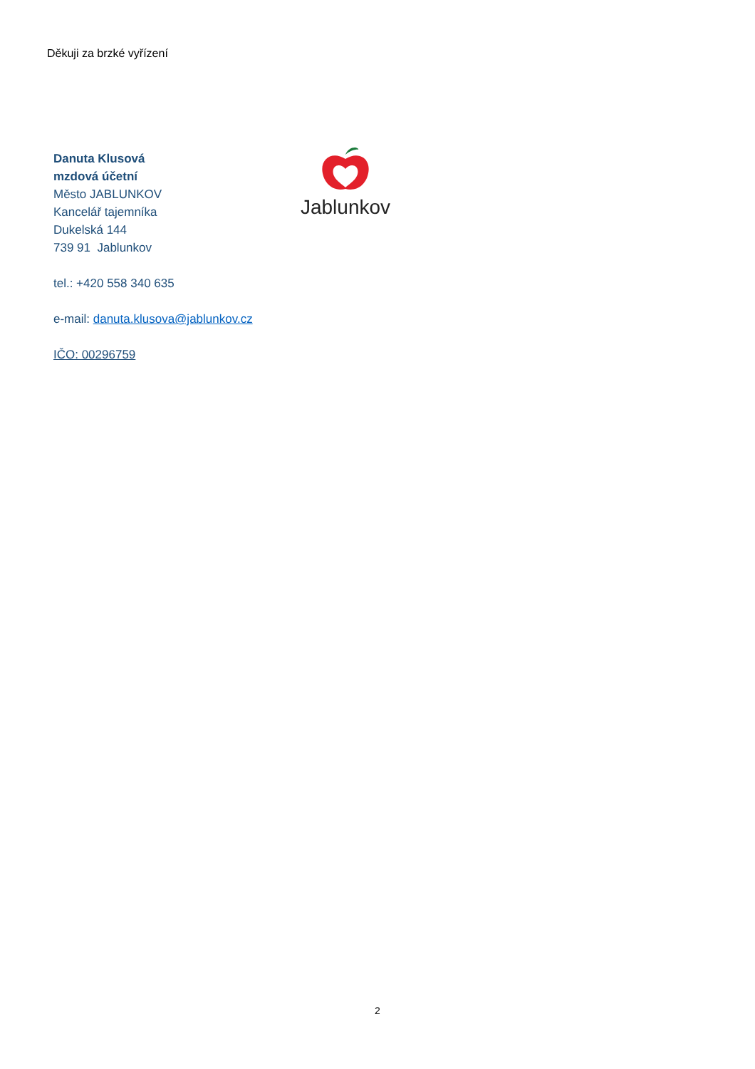Děkuji za brzké vyřízení
Danuta Klusová
mzdová účetní
Město JABLUNKOV
Kancelář tajemníka
Dukelská 144
739 91 Jablunkov
tel.: +420 558 340 635
e-mail: danuta.klusova@jablunkov.cz
IČO: 00296759
Jablunkov
2